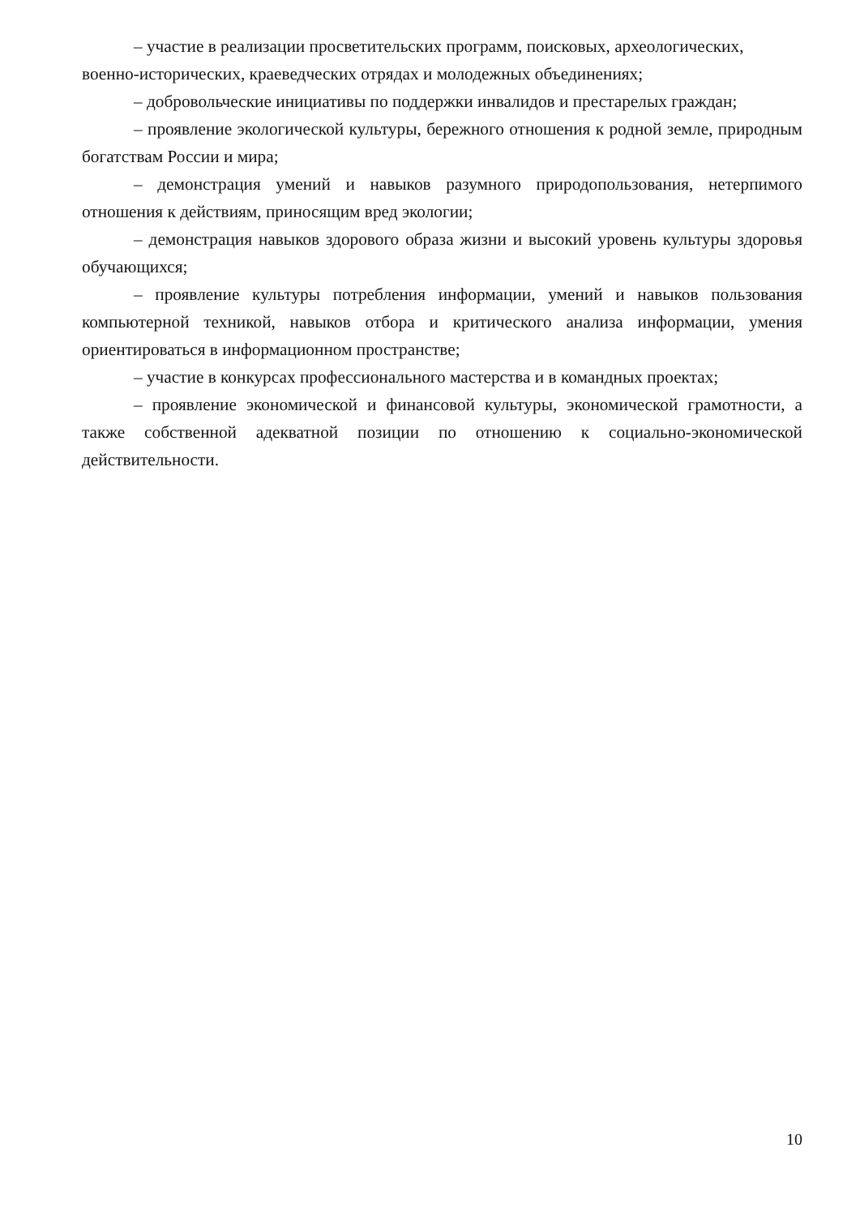– участие в реализации просветительских программ, поисковых, археологических,
военно-исторических, краеведческих отрядах и молодежных объединениях;
– добровольческие инициативы по поддержки инвалидов и престарелых граждан;
– проявление экологической культуры, бережного отношения к родной земле, природным богатствам России и мира;
– демонстрация умений и навыков разумного природопользования, нетерпимого отношения к действиям, приносящим вред экологии;
– демонстрация навыков здорового образа жизни и высокий уровень культуры здоровья обучающихся;
– проявление культуры потребления информации, умений и навыков пользования компьютерной техникой, навыков отбора и критического анализа информации, умения ориентироваться в информационном пространстве;
– участие в конкурсах профессионального мастерства и в командных проектах;
– проявление экономической и финансовой культуры, экономической грамотности, а также собственной адекватной позиции по отношению к социально-экономической действительности.
10